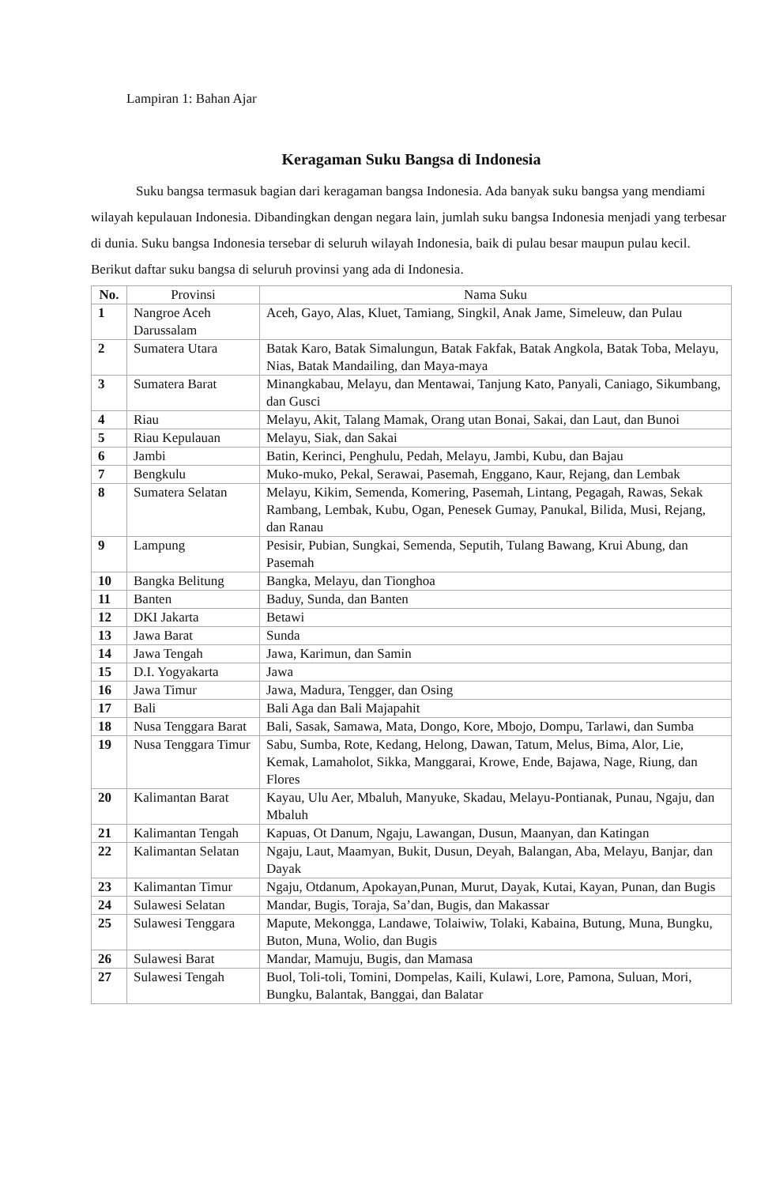Lampiran 1: Bahan Ajar
Keragaman Suku Bangsa di Indonesia
Suku bangsa termasuk bagian dari keragaman bangsa Indonesia. Ada banyak suku bangsa yang mendiami wilayah kepulauan Indonesia. Dibandingkan dengan negara lain, jumlah suku bangsa Indonesia menjadi yang terbesar di dunia. Suku bangsa Indonesia tersebar di seluruh wilayah Indonesia, baik di pulau besar maupun pulau kecil. Berikut daftar suku bangsa di seluruh provinsi yang ada di Indonesia.
| No. | Provinsi | Nama Suku |
| --- | --- | --- |
| 1 | Nangroe Aceh Darussalam | Aceh, Gayo, Alas, Kluet, Tamiang, Singkil, Anak Jame, Simeleuw, dan Pulau |
| 2 | Sumatera Utara | Batak Karo, Batak Simalungun, Batak Fakfak, Batak Angkola, Batak Toba, Melayu, Nias, Batak Mandailing, dan Maya-maya |
| 3 | Sumatera Barat | Minangkabau, Melayu, dan Mentawai, Tanjung Kato, Panyali, Caniago, Sikumbang, dan Gusci |
| 4 | Riau | Melayu, Akit, Talang Mamak, Orang utan Bonai, Sakai, dan Laut, dan Bunoi |
| 5 | Riau Kepulauan | Melayu, Siak, dan Sakai |
| 6 | Jambi | Batin, Kerinci, Penghulu, Pedah, Melayu, Jambi, Kubu, dan Bajau |
| 7 | Bengkulu | Muko-muko, Pekal, Serawai, Pasemah, Enggano, Kaur, Rejang, dan Lembak |
| 8 | Sumatera Selatan | Melayu, Kikim, Semenda, Komering, Pasemah, Lintang, Pegagah, Rawas, Sekak Rambang, Lembak, Kubu, Ogan, Penesek Gumay, Panukal, Bilida, Musi, Rejang, dan Ranau |
| 9 | Lampung | Pesisir, Pubian, Sungkai, Semenda, Seputih, Tulang Bawang, Krui Abung, dan Pasemah |
| 10 | Bangka Belitung | Bangka, Melayu, dan Tionghoa |
| 11 | Banten | Baduy, Sunda, dan Banten |
| 12 | DKI Jakarta | Betawi |
| 13 | Jawa Barat | Sunda |
| 14 | Jawa Tengah | Jawa, Karimun, dan Samin |
| 15 | D.I. Yogyakarta | Jawa |
| 16 | Jawa Timur | Jawa, Madura, Tengger, dan Osing |
| 17 | Bali | Bali Aga dan Bali Majapahit |
| 18 | Nusa Tenggara Barat | Bali, Sasak, Samawa, Mata, Dongo, Kore, Mbojo, Dompu, Tarlawi, dan Sumba |
| 19 | Nusa Tenggara Timur | Sabu, Sumba, Rote, Kedang, Helong, Dawan, Tatum, Melus, Bima, Alor, Lie, Kemak, Lamaholot, Sikka, Manggarai, Krowe, Ende, Bajawa, Nage, Riung, dan Flores |
| 20 | Kalimantan Barat | Kayau, Ulu Aer, Mbaluh, Manyuke, Skadau, Melayu-Pontianak, Punau, Ngaju, dan Mbaluh |
| 21 | Kalimantan Tengah | Kapuas, Ot Danum, Ngaju, Lawangan, Dusun, Maanyan, dan Katingan |
| 22 | Kalimantan Selatan | Ngaju, Laut, Maamyan, Bukit, Dusun, Deyah, Balangan, Aba, Melayu, Banjar, dan Dayak |
| 23 | Kalimantan Timur | Ngaju, Otdanum, Apokayan,Punan, Murut, Dayak, Kutai, Kayan, Punan, dan Bugis |
| 24 | Sulawesi Selatan | Mandar, Bugis, Toraja, Sa’dan, Bugis, dan Makassar |
| 25 | Sulawesi Tenggara | Mapute, Mekongga, Landawe, Tolaiwiw, Tolaki, Kabaina, Butung, Muna, Bungku, Buton, Muna, Wolio, dan Bugis |
| 26 | Sulawesi Barat | Mandar, Mamuju, Bugis, dan Mamasa |
| 27 | Sulawesi Tengah | Buol, Toli-toli, Tomini, Dompelas, Kaili, Kulawi, Lore, Pamona, Suluan, Mori, Bungku, Balantak, Banggai, dan Balatar |